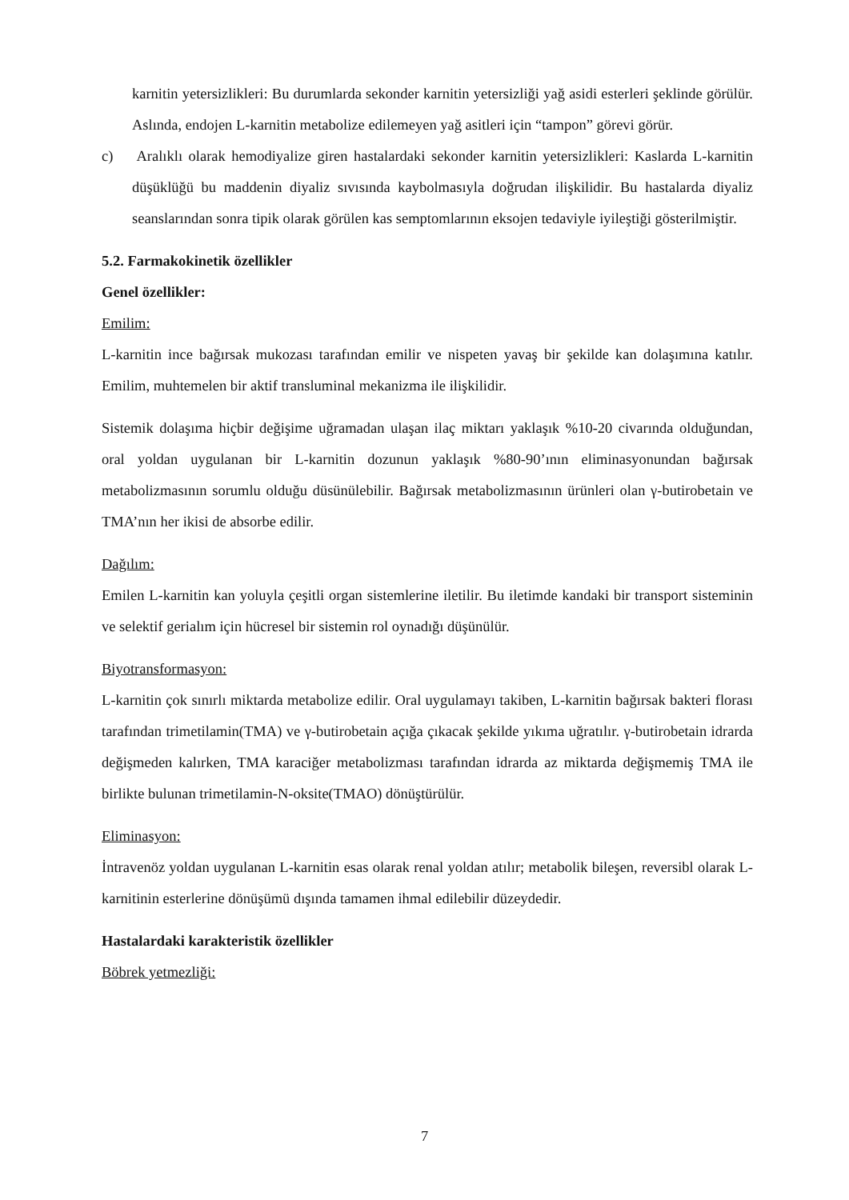karnitin yetersizlikleri: Bu durumlarda sekonder karnitin yetersizliği yağ asidi esterleri şeklinde görülür. Aslında, endojen L-karnitin metabolize edilemeyen yağ asitleri için “tampon” görevi görür.
c) Aralıklı olarak hemodiyalize giren hastalardaki sekonder karnitin yetersizlikleri: Kaslarda L-karnitin düşüklüğü bu maddenin diyaliz sıvısında kaybolmasıyla doğrudan ilişkilidir. Bu hastalarda diyaliz seanslarından sonra tipik olarak görülen kas semptomlarının eksojen tedaviyle iyileştiği gösterilmiştir.
5.2. Farmakokinetik özellikler
Genel özellikler:
Emilim:
L-karnitin ince bağırsak mukozası tarafından emilir ve nispeten yavaş bir şekilde kan dolaşımına katılır. Emilim, muhtemelen bir aktif transluminal mekanizma ile ilişkilidir.
Sistemik dolaşıma hiçbir değişime uğramadan ulaşan ilaç miktarı yaklaşık %10-20 civarında olduğundan, oral yoldan uygulanan bir L-karnitin dozunun yaklaşık %80-90’ının eliminasyonundan bağırsak metabolizmasının sorumlu olduğu düsünülebilir. Bağırsak metabolizmasının ürünleri olan γ-butirobetain ve TMA’nın her ikisi de absorbe edilir.
Dağılım:
Emilen L-karnitin kan yoluyla çeşitli organ sistemlerine iletilir. Bu iletimde kandaki bir transport sisteminin ve selektif gerialım için hücresel bir sistemin rol oynadığı düşünülür.
Biyotransformasyon:
L-karnitin çok sınırlı miktarda metabolize edilir. Oral uygulamayı takiben, L-karnitin bağırsak bakteri florası tarafından trimetilamin(TMA) ve γ-butirobetain açığa çıkacak şekilde yıkıma uğratılır. γ-butirobetain idrarda değişmeden kalırken, TMA karaciğer metabolizması tarafından idrarda az miktarda değişmemiş TMA ile birlikte bulunan trimetilamin-N-oksite(TMAO) dönüştürülür.
Eliminasyon:
İntravenöz yoldan uygulanan L-karnitin esas olarak renal yoldan atılır; metabolik bileşen, reversibl olarak L-karnitinin esterlerine dönüşümü dışında tamamen ihmal edilebilir düzeydedir.
Hastalardaki karakteristik özellikler
Böbrek yetmezliği:
7